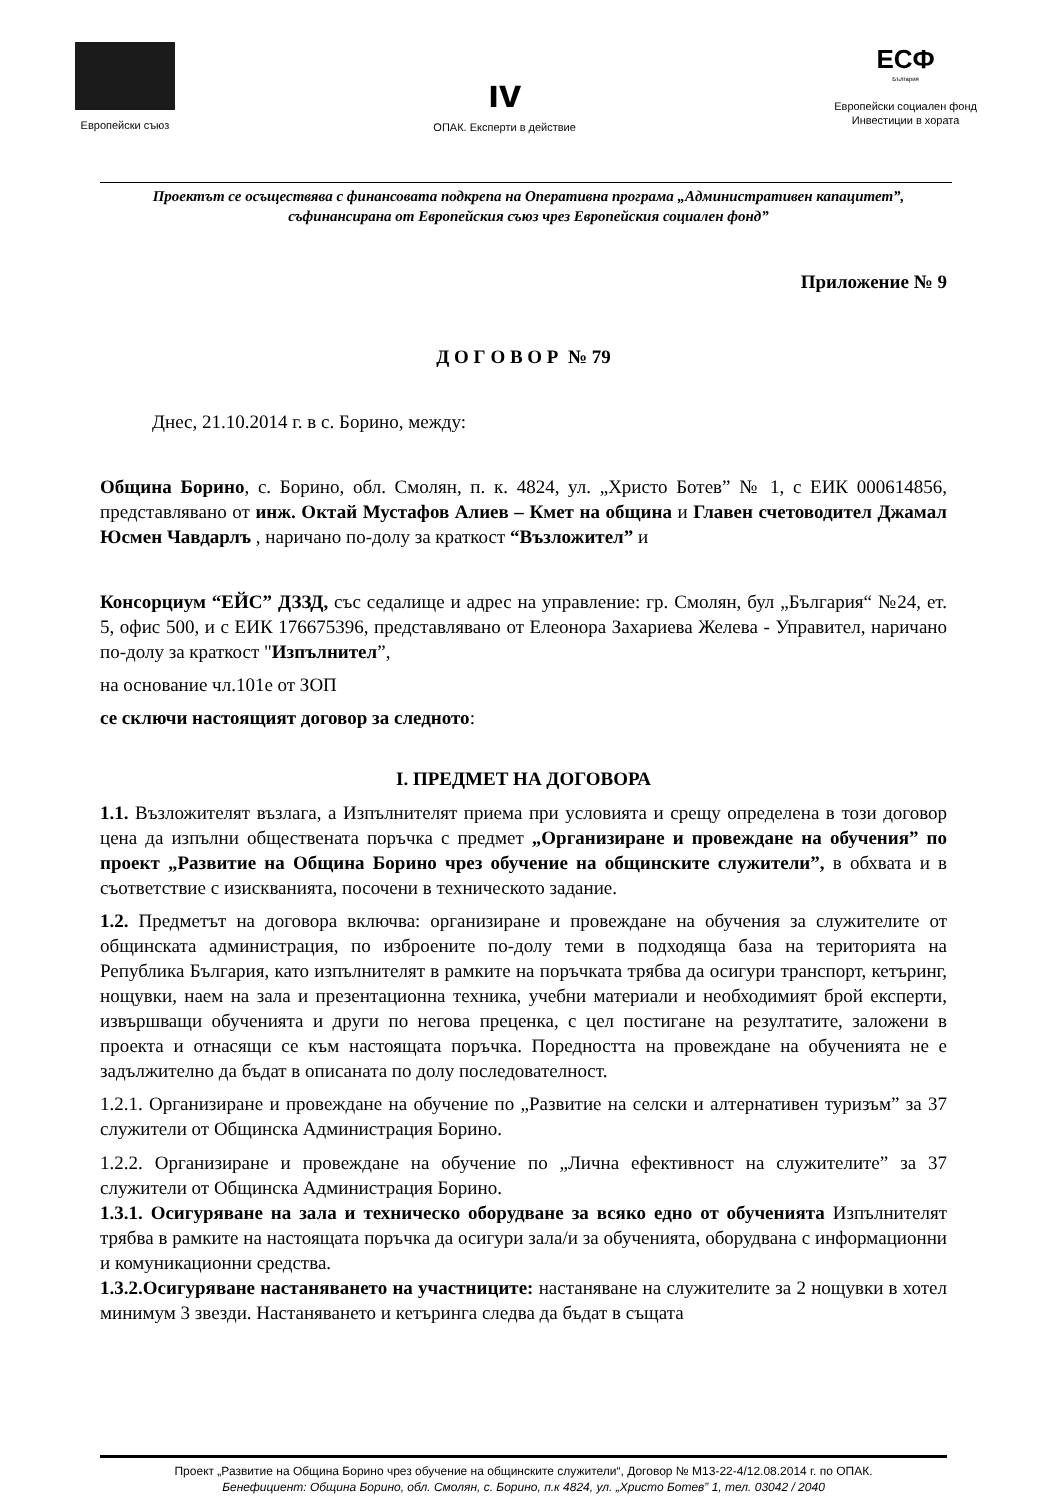Европейски съюз
ıv
ОПАК. Експерти в действие
ЕСФ
България
Европейски социален фонд
Инвестиции в хората
Проектът се осъществява с финансовата подкрепа на Оперативна програма „Административен капацитет”, съфинансирана от Европейския съюз чрез Европейския социален фонд”
Приложение № 9
Д О Г О В О Р № 79
Днес, 21.10.2014 г. в с. Борино, между:
Община Борино, с. Борино, обл. Смолян, п. к. 4824, ул. „Христо Ботев” № 1, с ЕИК 000614856, представлявано от инж. Октай Мустафов Алиев – Кмет на община и Главен счетоводител Джамал Юсмен Чавдарлъ , наричано по-долу за краткост “Възложител” и
Консорциум “ЕЙС” ДЗЗД, със седалище и адрес на управление: гр. Смолян, бул „България“ №24, ет. 5, офис 500, и с ЕИК 176675396, представлявано от Елеонора Захариева Желева - Управител, наричано по-долу за краткост "Изпълнител”,
на основание чл.101е от ЗОП
се сключи настоящият договор за следното:
I. ПРЕДМЕТ НА ДОГОВОРА
1.1. Възложителят възлага, а Изпълнителят приема при условията и срещу определена в този договор цена да изпълни обществената поръчка с предмет „Организиране и провеждане на обучения” по проект „Развитие на Община Борино чрез обучение на общинските служители”, в обхвата и в съответствие с изискванията, посочени в техническото задание.
1.2. Предметът на договора включва: организиране и провеждане на обучения за служителите от общинската администрация, по изброените по-долу теми в подходяща база на територията на Република България, като изпълнителят в рамките на поръчката трябва да осигури транспорт, кетъринг, нощувки, наем на зала и презентационна техника, учебни материали и необходимият брой експерти, извършващи обученията и други по негова преценка, с цел постигане на резултатите, заложени в проекта и отнасящи се към настоящата поръчка. Поредността на провеждане на обученията не е задължително да бъдат в описаната по долу последователност.
1.2.1. Организиране и провеждане на обучение по „Развитие на селски и алтернативен туризъм” за 37 служители от Общинска Администрация Борино.
1.2.2. Организиране и провеждане на обучение по „Лична ефективност на служителите” за 37 служители от Общинска Администрация Борино.
1.3.1. Осигуряване на зала и техническо оборудване за всяко едно от обученията Изпълнителят трябва в рамките на настоящата поръчка да осигури зала/и за обученията, оборудвана с информационни и комуникационни средства.
1.3.2.Осигуряване настаняването на участниците: настаняване на служителите за 2 нощувки в хотел минимум 3 звезди. Настаняването и кетъринга следва да бъдат в същата
Проект „Развитие на Община Борино чрез обучение на общинските служители“, Договор № М13-22-4/12.08.2014 г. по ОПАК.
Бенефициент: Община Борино, обл. Смолян, с. Борино, п.к 4824, ул. „Христо Ботев” 1, тел. 03042 / 2040